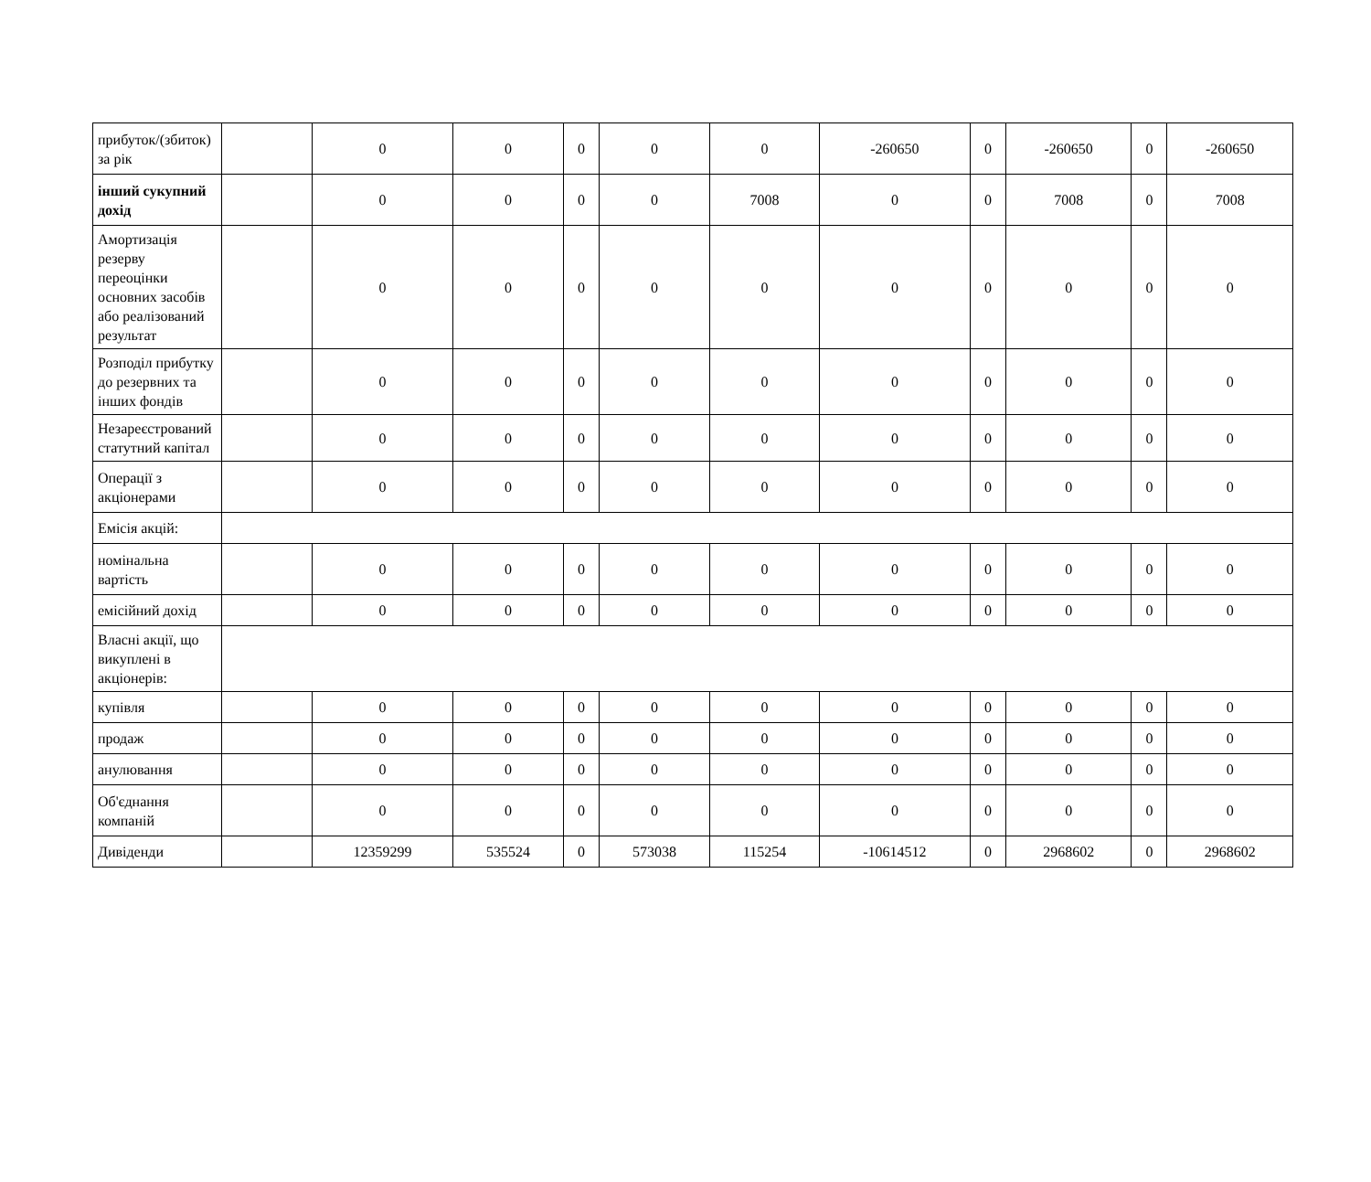| прибуток/(збиток) за рік | | 0 | 0 | 0 | 0 | 0 | -260650 | 0 | -260650 | 0 | -260650 |
| інший сукупний дохід | | 0 | 0 | 0 | 0 | 7008 | 0 | 0 | 7008 | 0 | 7008 |
| Амортизація резерву переоцінки основних засобів або реалізований результат | | 0 | 0 | 0 | 0 | 0 | 0 | 0 | 0 | 0 | 0 |
| Розподіл прибутку до резервних та інших фондів | | 0 | 0 | 0 | 0 | 0 | 0 | 0 | 0 | 0 | 0 |
| Незареєстрований статутний капітал | | 0 | 0 | 0 | 0 | 0 | 0 | 0 | 0 | 0 | 0 |
| Операції з акціонерами | | 0 | 0 | 0 | 0 | 0 | 0 | 0 | 0 | 0 | 0 |
| Емісія акцій: | | | | | | | | | | | |
| номінальна вартість | | 0 | 0 | 0 | 0 | 0 | 0 | 0 | 0 | 0 | 0 |
| емісійний дохід | | 0 | 0 | 0 | 0 | 0 | 0 | 0 | 0 | 0 | 0 |
| Власні акції, що викуплені в акціонерів: | | | | | | | | | | | |
| купівля | | 0 | 0 | 0 | 0 | 0 | 0 | 0 | 0 | 0 | 0 |
| продаж | | 0 | 0 | 0 | 0 | 0 | 0 | 0 | 0 | 0 | 0 |
| анулювання | | 0 | 0 | 0 | 0 | 0 | 0 | 0 | 0 | 0 | 0 |
| Об'єднання компаній | | 0 | 0 | 0 | 0 | 0 | 0 | 0 | 0 | 0 | 0 |
| Дивіденди | | 12359299 | 535524 | 0 | 573038 | 115254 | -10614512 | 0 | 2968602 | 0 | 2968602 |